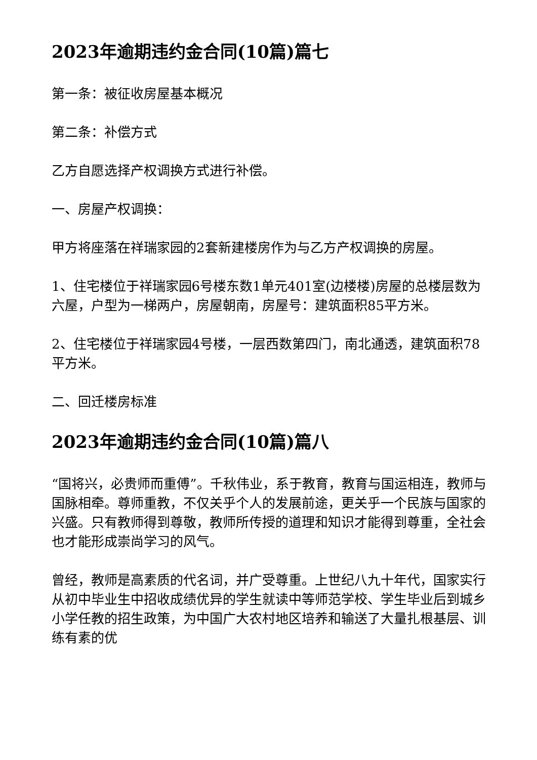2023年逾期违约金合同(10篇)篇七
第一条：被征收房屋基本概况
第二条：补偿方式
乙方自愿选择产权调换方式进行补偿。
一、房屋产权调换：
甲方将座落在祥瑞家园的2套新建楼房作为与乙方产权调换的房屋。
1、住宅楼位于祥瑞家园6号楼东数1单元401室(边楼楼)房屋的总楼层数为六屋，户型为一梯两户，房屋朝南，房屋号：建筑面积85平方米。
2、住宅楼位于祥瑞家园4号楼，一层西数第四门，南北通透，建筑面积78平方米。
二、回迁楼房标准
2023年逾期违约金合同(10篇)篇八
“国将兴，必贵师而重傅”。千秋伟业，系于教育，教育与国运相连，教师与国脉相牵。尊师重教，不仅关乎个人的发展前途，更关乎一个民族与国家的兴盛。只有教师得到尊敬，教师所传授的道理和知识才能得到尊重，全社会也才能形成崇尚学习的风气。
曾经，教师是高素质的代名词，并广受尊重。上世纪八九十年代，国家实行从初中毕业生中招收成绩优异的学生就读中等师范学校、学生毕业后到城乡小学任教的招生政策，为中国广大农村地区培养和输送了大量扎根基层、训练有素的优